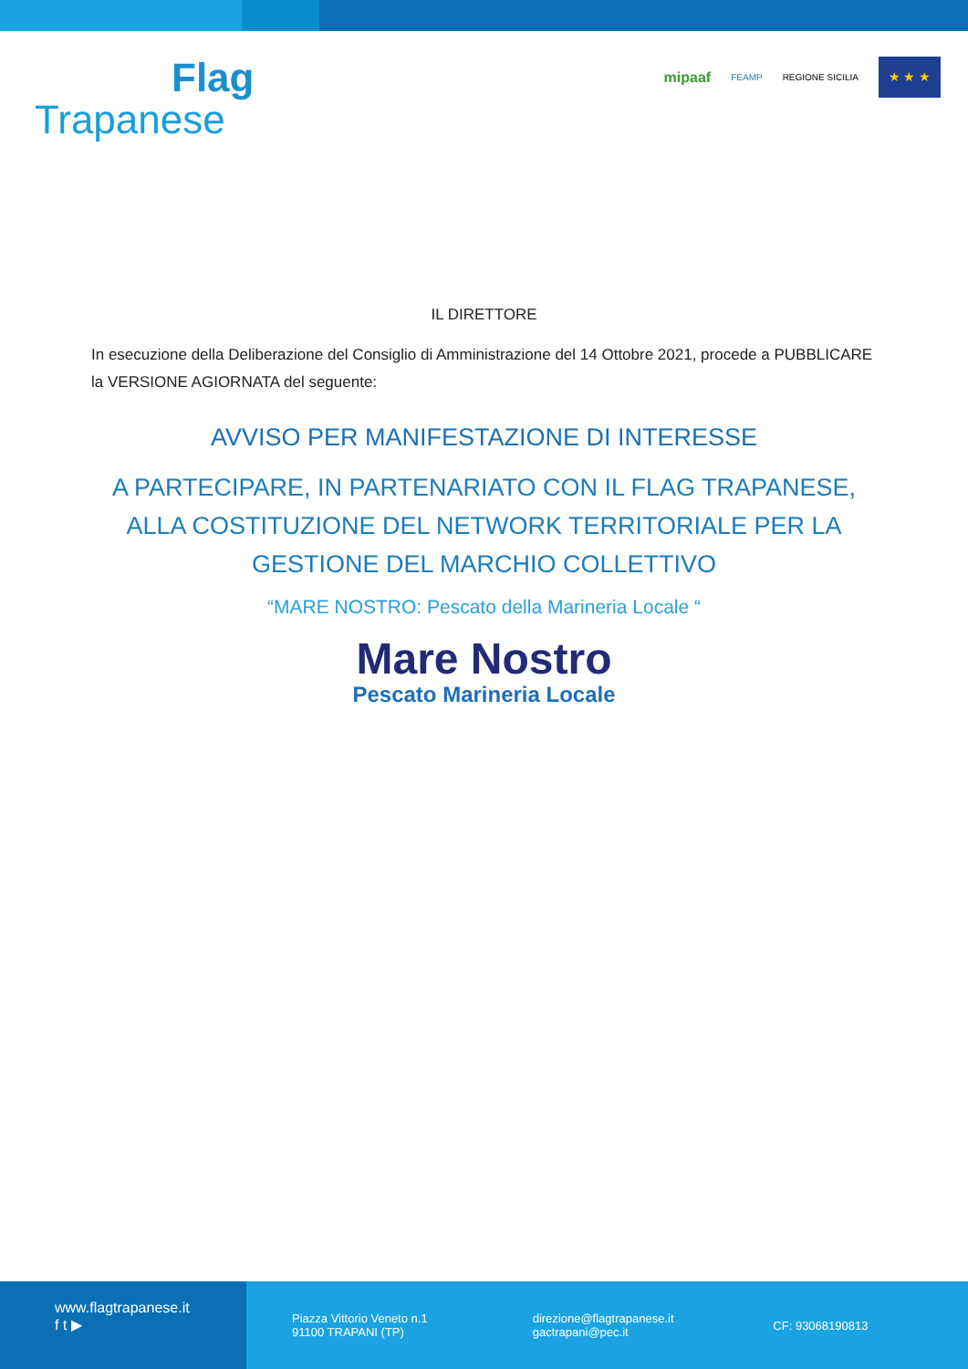Flag
Trapanese
mipaaf FEAMP REGIONE SICILIA
★ ★ ★
IL DIRETTORE
In esecuzione della Deliberazione del Consiglio di Amministrazione del 14 Ottobre 2021, procede a PUBBLICARE la VERSIONE AGIORNATA del seguente:
AVVISO PER MANIFESTAZIONE DI INTERESSE
A PARTECIPARE, IN PARTENARIATO CON IL FLAG TRAPANESE, ALLA COSTITUZIONE DEL NETWORK TERRITORIALE PER LA GESTIONE DEL MARCHIO COLLETTIVO
“MARE NOSTRO: Pescato della Marineria Locale “
Mare Nostro
Pescato Marineria Locale
www.flagtrapanese.it
f t ▶
Piazza Vittorio Veneto n.1
91100 TRAPANI (TP)
direzione@flagtrapanese.it
gactrapani@pec.it
CF: 93068190813